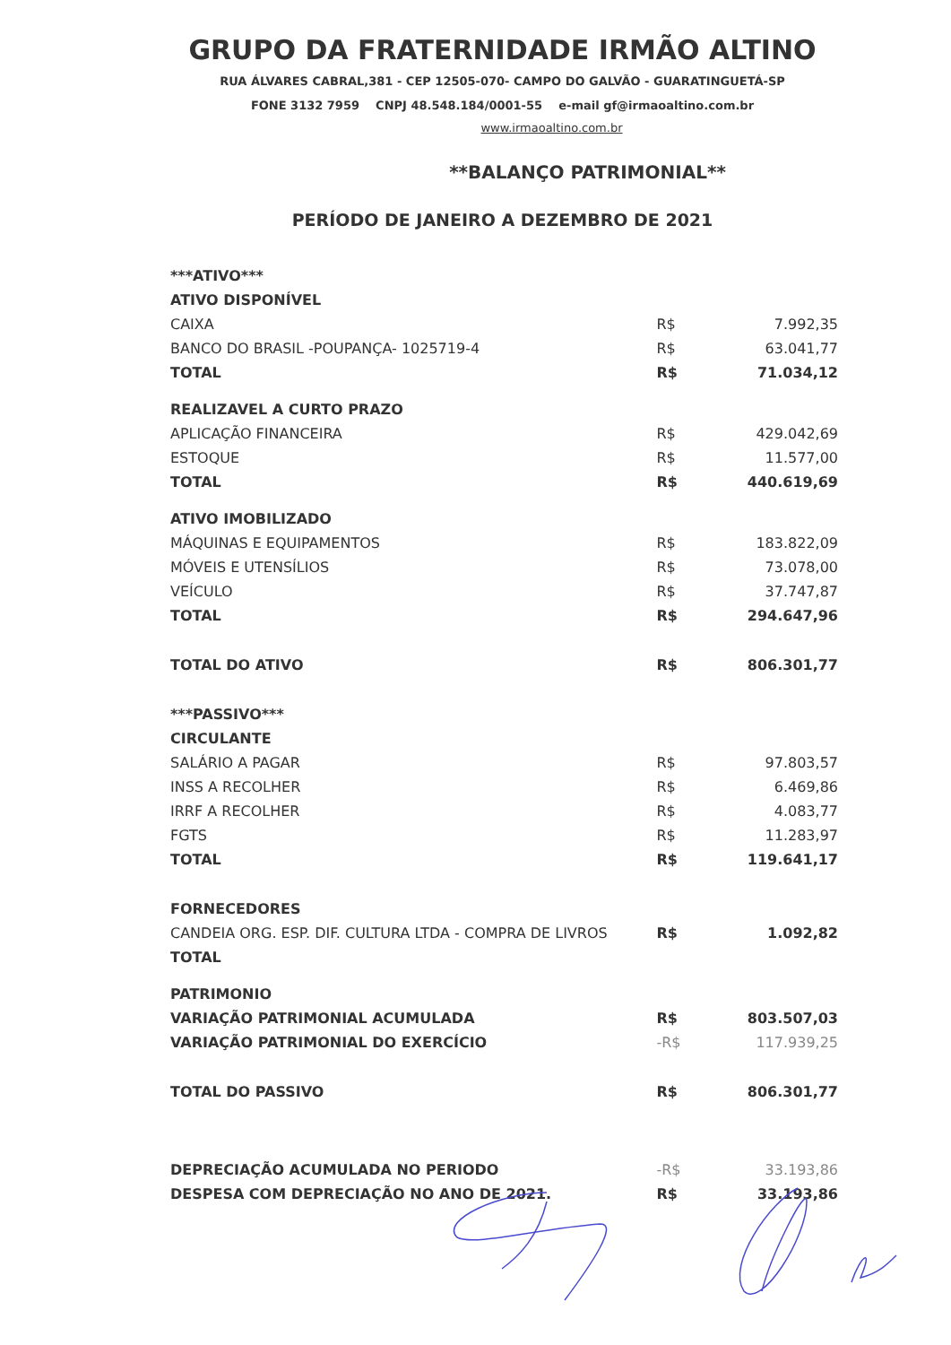GRUPO DA FRATERNIDADE IRMÃO ALTINO
RUA ÁLVARES CABRAL,381 - CEP 12505-070- CAMPO DO GALVÃO - GUARATINGUETÁ-SP
FONE 3132 7959 CNPJ 48.548.184/0001-55 e-mail gf@irmaoaltino.com.br
www.irmaoaltino.com.br
**BALANÇO PATRIMONIAL**
PERÍODO DE JANEIRO A DEZEMBRO DE 2021
| ***ATIVO*** | | |
| ATIVO DISPONÍVEL | | |
| CAIXA | R$ | 7.992,35 |
| BANCO DO BRASIL -POUPANÇA- 1025719-4 | R$ | 63.041,77 |
| TOTAL | R$ | 71.034,12 |
| REALIZAVEL A CURTO PRAZO | | |
| APLICAÇÃO FINANCEIRA | R$ | 429.042,69 |
| ESTOQUE | R$ | 11.577,00 |
| TOTAL | R$ | 440.619,69 |
| ATIVO IMOBILIZADO | | |
| MÁQUINAS E EQUIPAMENTOS | R$ | 183.822,09 |
| MÓVEIS E UTENSÍLIOS | R$ | 73.078,00 |
| VEÍCULO | R$ | 37.747,87 |
| TOTAL | R$ | 294.647,96 |
| TOTAL DO ATIVO | R$ | 806.301,77 |
| ***PASSIVO*** | | |
| CIRCULANTE | | |
| SALÁRIO A PAGAR | R$ | 97.803,57 |
| INSS A RECOLHER | R$ | 6.469,86 |
| IRRF A RECOLHER | R$ | 4.083,77 |
| FGTS | R$ | 11.283,97 |
| TOTAL | R$ | 119.641,17 |
| FORNECEDORES | | |
| CANDEIA ORG. ESP. DIF. CULTURA LTDA - COMPRA DE LIVROS | R$ | 1.092,82 |
| TOTAL | | |
| PATRIMONIO | | |
| VARIAÇÃO PATRIMONIAL ACUMULADA | R$ | 803.507,03 |
| VARIAÇÃO PATRIMONIAL DO EXERCÍCIO | -R$ | 117.939,25 |
| TOTAL DO PASSIVO | R$ | 806.301,77 |
| DEPRECIAÇÃO ACUMULADA NO PERIODO | -R$ | 33.193,86 |
| DESPESA COM DEPRECIAÇÃO NO ANO DE 2021. | R$ | 33.193,86 |